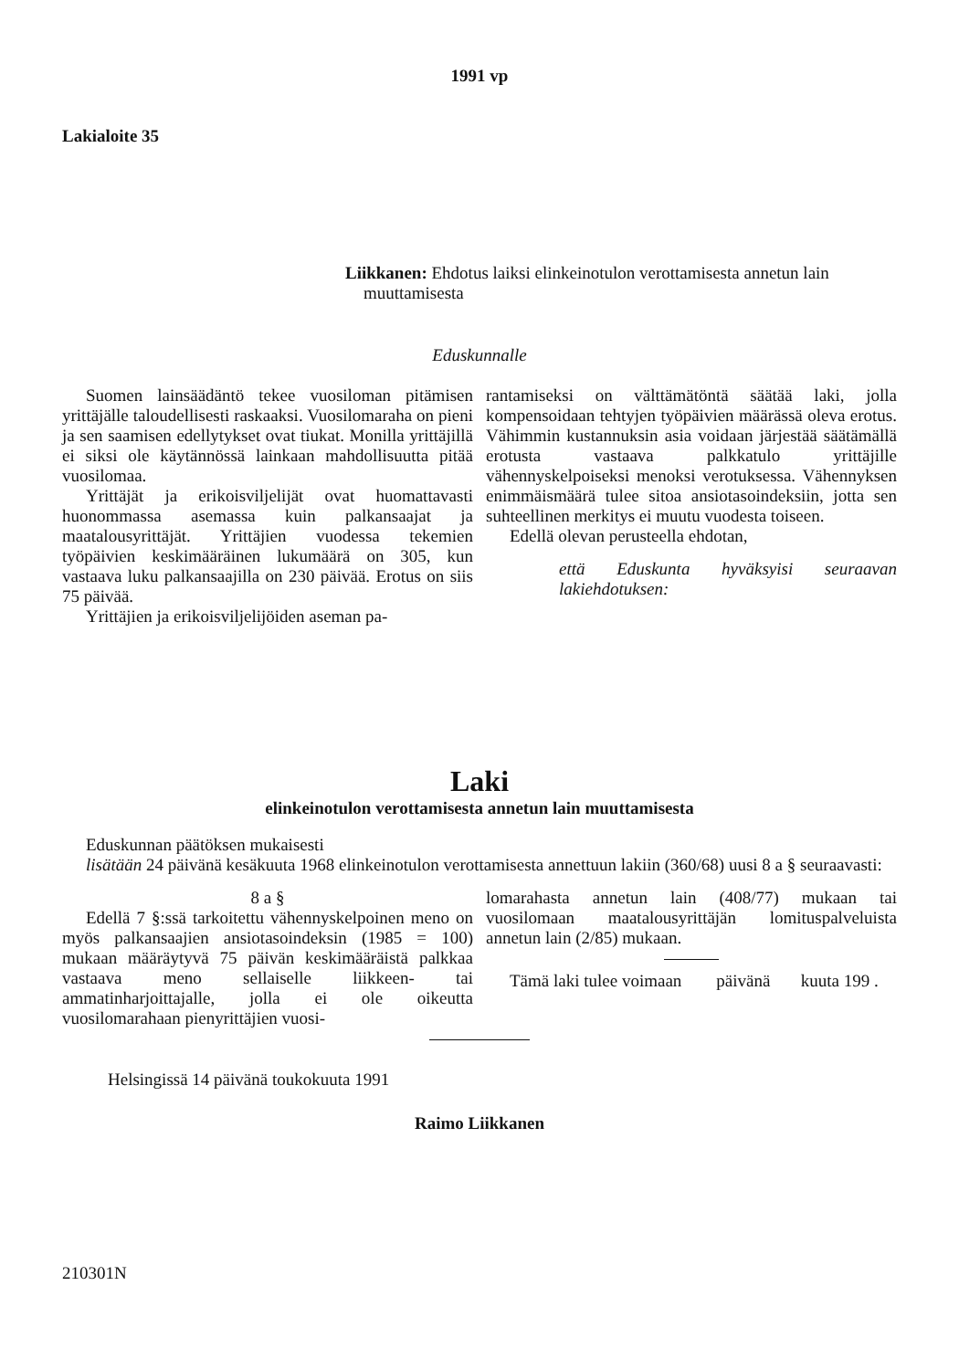1991 vp
Lakialoite 35
Liikkanen: Ehdotus laiksi elinkeinotulon verottamisesta annetun lain muuttamisesta
Eduskunnalle
Suomen lainsäädäntö tekee vuosiloman pitämisen yrittäjälle taloudellisesti raskaaksi. Vuosilomaraha on pieni ja sen saamisen edellytykset ovat tiukat. Monilla yrittäjillä ei siksi ole käytännössä lainkaan mahdollisuutta pitää vuosilomaa.
Yrittäjät ja erikoisviljelijät ovat huomattavasti huonommassa asemassa kuin palkansaajat ja maatalousyrittäjät. Yrittäjien vuodessa tekemien työpäivien keskimääräinen lukumäärä on 305, kun vastaava luku palkansaajilla on 230 päivää. Erotus on siis 75 päivää.
Yrittäjien ja erikoisviljelijöiden aseman pa-
rantamiseksi on välttämätöntä säätää laki, jolla kompensoidaan tehtyjen työpäivien määrässä oleva erotus. Vähimmin kustannuksin asia voidaan järjestää säätämällä erotusta vastaava palkkatulo yrittäjille vähennyskelpoiseksi menoksi verotuksessa. Vähennyksen enimmäismäärä tulee sitoa ansiotasoindeksiin, jotta sen suhteellinen merkitys ei muutu vuodesta toiseen.
Edellä olevan perusteella ehdotan,
että Eduskunta hyväksyisi seuraavan lakiehdotuksen:
Laki
elinkeinotulon verottamisesta annetun lain muuttamisesta
Eduskunnan päätöksen mukaisesti
lisätään 24 päivänä kesäkuuta 1968 elinkeinotulon verottamisesta annettuun lakiin (360/68) uusi 8 a § seuraavasti:
8 a §
Edellä 7 §:ssä tarkoitettu vähennyskelpoinen meno on myös palkansaajien ansiotasoindeksin (1985 = 100) mukaan määräytyvä 75 päivän keskimääräistä palkkaa vastaava meno sellaiselle liikkeen- tai ammatinharjoittajalle, jolla ei ole oikeutta vuosilomarahaan pienyrittäjien vuosi-
lomarahasta annetun lain (408/77) mukaan tai vuosilomaan maatalousyrittäjän lomituspalveluista annetun lain (2/85) mukaan.
Tämä laki tulee voimaan päivänä kuuta 199 .
Helsingissä 14 päivänä toukokuuta 1991
Raimo Liikkanen
210301N